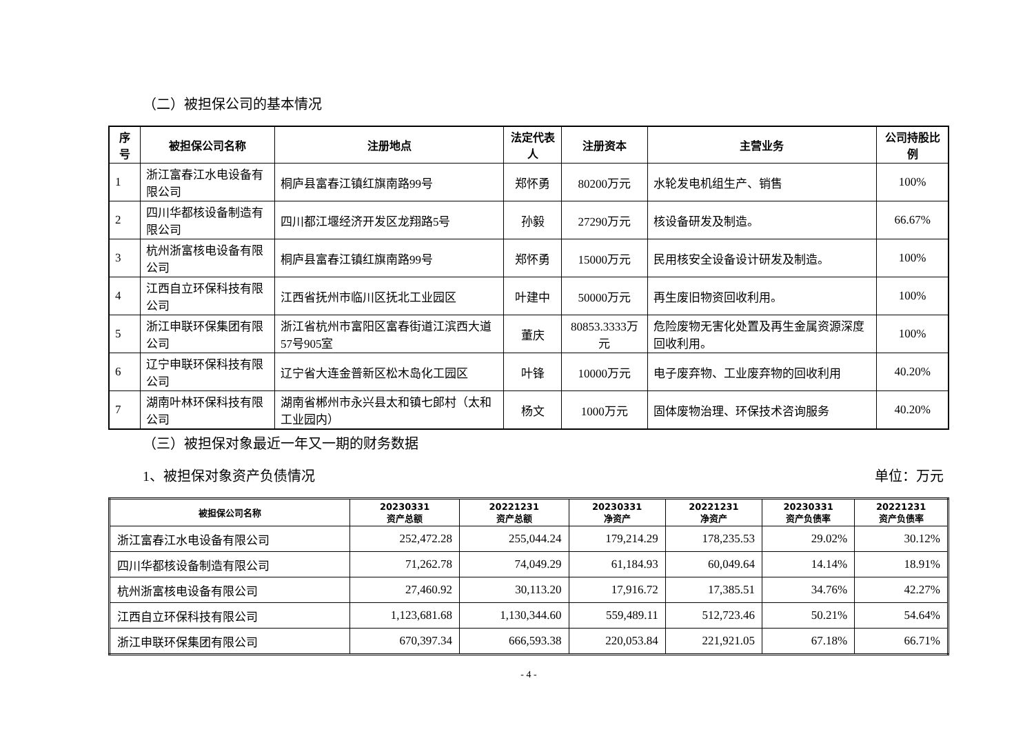（二）被担保公司的基本情况
| 序号 | 被担保公司名称 | 注册地点 | 法定代表人 | 注册资本 | 主营业务 | 公司持股比例 |
| --- | --- | --- | --- | --- | --- | --- |
| 1 | 浙江富春江水电设备有限公司 | 桐庐县富春江镇红旗南路99号 | 郑怀勇 | 80200万元 | 水轮发电机组生产、销售 | 100% |
| 2 | 四川华都核设备制造有限公司 | 四川都江堰经济开发区龙翔路5号 | 孙毅 | 27290万元 | 核设备研发及制造。 | 66.67% |
| 3 | 杭州浙富核电设备有限公司 | 桐庐县富春江镇红旗南路99号 | 郑怀勇 | 15000万元 | 民用核安全设备设计研发及制造。 | 100% |
| 4 | 江西自立环保科技有限公司 | 江西省抚州市临川区抚北工业园区 | 叶建中 | 50000万元 | 再生废旧物资回收利用。 | 100% |
| 5 | 浙江申联环保集团有限公司 | 浙江省杭州市富阳区富春街道江滨西大道57号905室 | 董庆 | 80853.3333万元 | 危险废物无害化处置及再生金属资源深度回收利用。 | 100% |
| 6 | 辽宁申联环保科技有限公司 | 辽宁省大连金普新区松木岛化工园区 | 叶锋 | 10000万元 | 电子废弃物、工业废弃物的回收利用 | 40.20% |
| 7 | 湖南叶林环保科技有限公司 | 湖南省郴州市永兴县太和镇七郎村（太和工业园内） | 杨文 | 1000万元 | 固体废物治理、环保技术咨询服务 | 40.20% |
（三）被担保对象最近一年又一期的财务数据
1、被担保对象资产负债情况 单位：万元
| 被担保公司名称 | 20230331 资产总额 | 20221231 资产总额 | 20230331 净资产 | 20221231 净资产 | 20230331 资产负债率 | 20221231 资产负债率 |
| --- | --- | --- | --- | --- | --- | --- |
| 浙江富春江水电设备有限公司 | 252,472.28 | 255,044.24 | 179,214.29 | 178,235.53 | 29.02% | 30.12% |
| 四川华都核设备制造有限公司 | 71,262.78 | 74,049.29 | 61,184.93 | 60,049.64 | 14.14% | 18.91% |
| 杭州浙富核电设备有限公司 | 27,460.92 | 30,113.20 | 17,916.72 | 17,385.51 | 34.76% | 42.27% |
| 江西自立环保科技有限公司 | 1,123,681.68 | 1,130,344.60 | 559,489.11 | 512,723.46 | 50.21% | 54.64% |
| 浙江申联环保集团有限公司 | 670,397.34 | 666,593.38 | 220,053.84 | 221,921.05 | 67.18% | 66.71% |
- 4 -